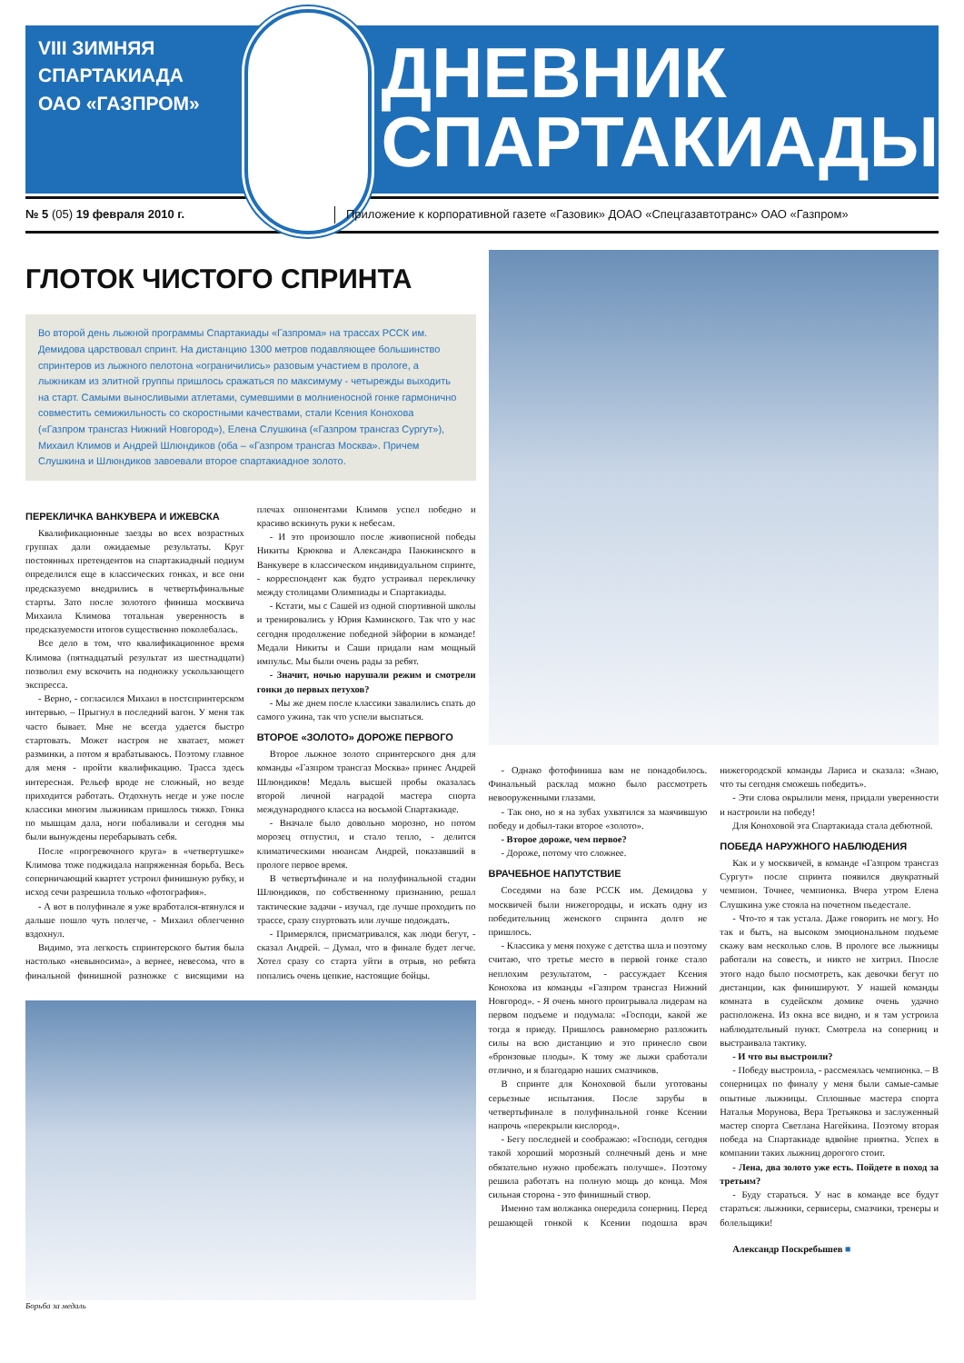VIII ЗИМНЯЯ
СПАРТАКИАДА
ОАО «ГАЗПРОМ»
ДНЕВНИК
СПАРТАКИАДЫ
№ 5 (05) 19 февраля 2010 г. Приложение к корпоративной газете «Газовик» ДОАО «Спецгазавтотранс» ОАО «Газпром»
ГЛОТОК ЧИСТОГО СПРИНТА
Во второй день лыжной программы Спартакиады «Газпрома» на трассах РССК им. Демидова царствовал спринт. На дистанцию 1300 метров подавляющее большинство спринтеров из лыжного пелотона «ограничились» разовым участием в прологе, а лыжникам из элитной группы пришлось сражаться по максимуму - четырежды выходить на старт. Самыми выносливыми атлетами, сумевшими в молниеносной гонке гармонично совместить семижильность со скоростными качествами, стали Ксения Конохова («Газпром трансгаз Нижний Новгород»), Елена Слушкина («Газпром трансгаз Сургут»), Михаил Климов и Андрей Шлюндиков (оба – «Газпром трансгаз Москва». Причем Слушкина и Шлюндиков завоевали второе спартакиадное золото.
ПЕРЕКЛИЧКА ВАНКУВЕРА И ИЖЕВСКА
Квалификационные заезды во всех возрастных группах дали ожидаемые результаты. Круг постоянных претендентов на спартакиадный подиум определился еще в классических гонках, и все они предсказуемо внедрились в четвертьфинальные старты. Зато после золотого финиша москвича Михаила Климова тотальная уверенность в предсказуемости итогов существенно поколебалась.
Все дело в том, что квалификационное время Климова (пятнадцатый результат из шестнадцати) позволил ему вскочить на подножку ускользающего экспресса.
- Верно, - согласился Михаил в постспринтерском интервью. – Прыгнул в последний вагон. У меня так часто бывает. Мне не всегда удается быстро стартовать. Может настроя не хватает, может разминки, а потом я врабатываюсь. Поэтому главное для меня - пройти квалификацию. Трасса здесь интересная. Рельеф вроде не сложный, но везде приходится работать. Отдохнуть негде и уже после классики многим лыжникам пришлось тяжко. Гонка по мышцам дала, ноги побаливали и сегодня мы были вынуждены перебарывать себя.
После «прогревочного круга» в «четвертушке» Климова тоже поджидала напряженная борьба. Весь соперничающий квартет устроил финишную рубку, и исход сечи разрешила только «фотография».
- А вот в полуфинале я уже вработался-втянулся и дальше пошло чуть полегче, - Михаил облегченно вздохнул.
Видимо, эта легкость спринтерского бытия была настолько «невыносима», а вернее, невесома, что в финальной финишной разножке с висящими на плечах оппонентами Климов успел победно и красиво вскинуть руки к небесам.
- И это произошло после живописной победы Никиты Крюкова и Александра Панжинского в Ванкувере в классическом индивидуальном спринте, - корреспондент как будто устраивал перекличку между столицами Олимпиады и Спартакиады.
- Кстати, мы с Сашей из одной спортивной школы и тренировались у Юрия Каминского. Так что у нас сегодня продолжение победной эйфории в команде! Медали Никиты и Саши придали нам мощный импульс. Мы были очень рады за ребят.
- Значит, ночью нарушали режим и смотрели гонки до первых петухов?
- Мы же днем после классики завалились спать до самого ужина, так что успели выспаться.
ВТОРОЕ «ЗОЛОТО» ДОРОЖЕ ПЕРВОГО
Второе лыжное золото спринтерского дня для команды «Газпром трансгаз Москва» принес Андрей Шлюндиков! Медаль высшей пробы оказалась второй личной наградой мастера спорта международного класса на восьмой Спартакиаде.
- Вначале было довольно морозно, но потом морозец отпустил, и стало тепло, - делится климатическими нюансам Андрей, показавший в прологе первое время.
В четвертьфинале и на полуфинальной стадии Шлюндиков, по собственному признанию, решал тактические задачи - изучал, где лучше проходить по трассе, сразу спуртовать или лучше подождать.
- Примерялся, присматривался, как люди бегут, - сказал Андрей. – Думал, что в финале будет легче. Хотел сразу со старта уйти в отрыв, но ребята попались очень цепкие, настоящие бойцы.
Борьба за медаль
- Однако фотофиниша вам не понадобилось. Финальный расклад можно было рассмотреть невооруженными глазами.
- Так оно, но я на зубах ухватился за маячившую победу и добыл-таки второе «золото».
- Второе дороже, чем первое?
- Дороже, потому что сложнее.
ВРАЧЕБНОЕ НАПУТСТВИЕ
Соседями на базе РССК им. Демидова у москвичей были нижегородцы, и искать одну из победительниц женского спринта долго не пришлось.
- Классика у меня похуже с детства шла и поэтому считаю, что третье место в первой гонке стало неплохим результатом, - рассуждает Ксения Конохова из команды «Газпром трансгаз Нижний Новгород». - Я очень много проигрывала лидерам на первом подъеме и подумала: «Господи, какой же тогда я приеду. Пришлось равномерно разложить силы на всю дистанцию и это принесло свои «бронзовые плоды». К тому же лыжи сработали отлично, и я благодарю наших смазчиков.
В спринте для Коноховой были уготованы серьезные испытания. После зарубы в четвертьфинале в полуфинальной гонке Ксении напрочь «перекрыли кислород».
- Бегу последней и соображаю: «Господи, сегодня такой хороший морозный солнечный день и мне обязательно нужно пробежать получше». Поэтому решила работать на полную мощь до конца. Моя сильная сторона - это финишный створ.
Именно там волжанка опередила соперниц. Перед решающей гонкой к Ксении подошла врач нижегородской команды Лариса и сказала: «Знаю, что ты сегодня сможешь победить».
- Эти слова окрылили меня, придали уверенности и настроили на победу!
Для Коноховой эта Спартакиада стала дебютной.
ПОБЕДА НАРУЖНОГО НАБЛЮДЕНИЯ
Как и у москвичей, в команде «Газпром трансгаз Сургут» после спринта появился двукратный чемпион. Точнее, чемпионка. Вчера утром Елена Слушкина уже стояла на почетном пьедестале.
- Что-то я так устала. Даже говорить не могу. Но так и быть, на высоком эмоциональном подъеме скажу вам несколько слов. В прологе все лыжницы работали на совесть, и никто не хитрил. Ппосле этого надо было посмотреть, как девочки бегут по дистанции, как финишируют. У нашей команды комната в судейском домике очень удачно расположена. Из окна все видно, и я там устроила наблюдательный пункт. Смотрела на соперниц и выстраивала тактику.
- И что вы выстроили?
- Победу выстроила, - рассмеялась чемпионка. – В соперницах по финалу у меня были самые-самые опытные лыжницы. Сплошные мастера спорта Наталья Морунова, Вера Третьякова и заслуженный мастер спорта Светлана Нагейкина. Поэтому вторая победа на Спартакиаде вдвойне приятна. Успех в компании таких лыжниц дорогого стоит.
- Лена, два золото уже есть. Пойдете в поход за третьим?
- Буду стараться. У нас в команде все будут стараться: лыжники, сервисеры, смазчики, тренеры и болельщики!
Александр Поскребышев ■